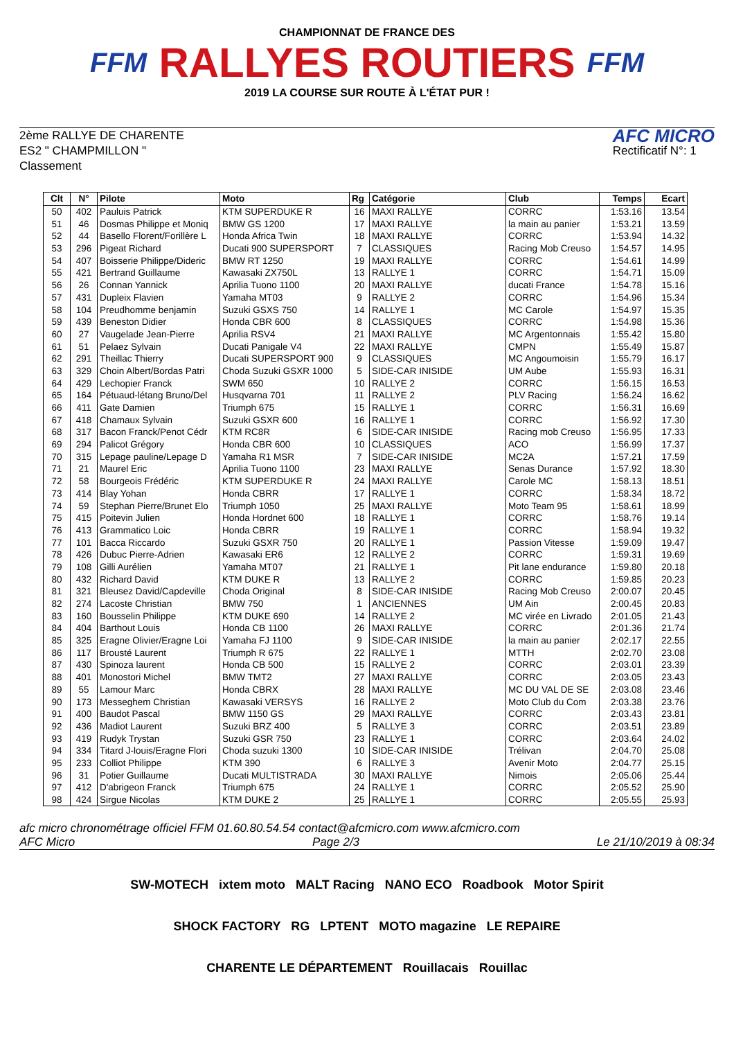FFM
CHAMPIONNAT DE FRANCE DES
RALLYES ROUTIERS
2019 LA COURSE SUR ROUTE À L'ÉTAT PUR !
FFM
2ème RALLYE DE CHARENTE
ES2 " CHAMPMILLON "
Classement
AFC MICRO
Rectificatif N°: 1
| Clt | N° | Pilote | Moto | Rg | Catégorie | Club | Temps | Ecart |
| --- | --- | --- | --- | --- | --- | --- | --- | --- |
| 50 | 402 | Pauluis Patrick | KTM SUPERDUKE R | 16 | MAXI RALLYE | CORRC | 1:53.16 | 13.54 |
| 51 | 46 | Dosmas Philippe et Moniq | BMW GS 1200 | 17 | MAXI RALLYE | la main au panier | 1:53.21 | 13.59 |
| 52 | 44 | Basello Florent/Forillère L | Honda Africa Twin | 18 | MAXI RALLYE | CORRC | 1:53.94 | 14.32 |
| 53 | 296 | Pigeat Richard | Ducati 900 SUPERSPORT | 7 | CLASSIQUES | Racing Mob Creuso | 1:54.57 | 14.95 |
| 54 | 407 | Boisserie Philippe/Dideric | BMW RT 1250 | 19 | MAXI RALLYE | CORRC | 1:54.61 | 14.99 |
| 55 | 421 | Bertrand Guillaume | Kawasaki ZX750L | 13 | RALLYE 1 | CORRC | 1:54.71 | 15.09 |
| 56 | 26 | Connan Yannick | Aprilia Tuono 1100 | 20 | MAXI RALLYE | ducati France | 1:54.78 | 15.16 |
| 57 | 431 | Dupleix Flavien | Yamaha MT03 | 9 | RALLYE 2 | CORRC | 1:54.96 | 15.34 |
| 58 | 104 | Preudhomme benjamin | Suzuki GSXS 750 | 14 | RALLYE 1 | MC Carole | 1:54.97 | 15.35 |
| 59 | 439 | Beneston Didier | Honda CBR 600 | 8 | CLASSIQUES | CORRC | 1:54.98 | 15.36 |
| 60 | 27 | Vaugelade Jean-Pierre | Aprilia RSV4 | 21 | MAXI RALLYE | MC Argentonnais | 1:55.42 | 15.80 |
| 61 | 51 | Pelaez Sylvain | Ducati Panigale V4 | 22 | MAXI RALLYE | CMPN | 1:55.49 | 15.87 |
| 62 | 291 | Theillac Thierry | Ducati SUPERSPORT 900 | 9 | CLASSIQUES | MC Angoumoisin | 1:55.79 | 16.17 |
| 63 | 329 | Choin Albert/Bordas Patri | Choda Suzuki GSXR 1000 | 5 | SIDE-CAR INISIDE | UM Aube | 1:55.93 | 16.31 |
| 64 | 429 | Lechopier Franck | SWM 650 | 10 | RALLYE 2 | CORRC | 1:56.15 | 16.53 |
| 65 | 164 | Pétuaud-létang Bruno/Del | Husqvarna 701 | 11 | RALLYE 2 | PLV Racing | 1:56.24 | 16.62 |
| 66 | 411 | Gate Damien | Triumph 675 | 15 | RALLYE 1 | CORRC | 1:56.31 | 16.69 |
| 67 | 418 | Chamaux Sylvain | Suzuki GSXR 600 | 16 | RALLYE 1 | CORRC | 1:56.92 | 17.30 |
| 68 | 317 | Bacon Franck/Penot Cédr | KTM RC8R | 6 | SIDE-CAR INISIDE | Racing mob Creuso | 1:56.95 | 17.33 |
| 69 | 294 | Palicot Grégory | Honda CBR 600 | 10 | CLASSIQUES | ACO | 1:56.99 | 17.37 |
| 70 | 315 | Lepage pauline/Lepage D | Yamaha R1 MSR | 7 | SIDE-CAR INISIDE | MC2A | 1:57.21 | 17.59 |
| 71 | 21 | Maurel Eric | Aprilia Tuono 1100 | 23 | MAXI RALLYE | Senas Durance | 1:57.92 | 18.30 |
| 72 | 58 | Bourgeois Frédéric | KTM SUPERDUKE R | 24 | MAXI RALLYE | Carole MC | 1:58.13 | 18.51 |
| 73 | 414 | Blay Yohan | Honda CBRR | 17 | RALLYE 1 | CORRC | 1:58.34 | 18.72 |
| 74 | 59 | Stephan Pierre/Brunet Elo | Triumph 1050 | 25 | MAXI RALLYE | Moto Team 95 | 1:58.61 | 18.99 |
| 75 | 415 | Poitevin Julien | Honda Hordnet 600 | 18 | RALLYE 1 | CORRC | 1:58.76 | 19.14 |
| 76 | 413 | Grammatico Loic | Honda CBRR | 19 | RALLYE 1 | CORRC | 1:58.94 | 19.32 |
| 77 | 101 | Bacca Riccardo | Suzuki GSXR 750 | 20 | RALLYE 1 | Passion Vitesse | 1:59.09 | 19.47 |
| 78 | 426 | Dubuc Pierre-Adrien | Kawasaki ER6 | 12 | RALLYE 2 | CORRC | 1:59.31 | 19.69 |
| 79 | 108 | Gilli Aurélien | Yamaha MT07 | 21 | RALLYE 1 | Pit lane endurance | 1:59.80 | 20.18 |
| 80 | 432 | Richard David | KTM DUKE R | 13 | RALLYE 2 | CORRC | 1:59.85 | 20.23 |
| 81 | 321 | Bleusez David/Capdeville | Choda Original | 8 | SIDE-CAR INISIDE | Racing Mob Creuso | 2:00.07 | 20.45 |
| 82 | 274 | Lacoste Christian | BMW 750 | 1 | ANCIENNES | UM Ain | 2:00.45 | 20.83 |
| 83 | 160 | Bousselin Philippe | KTM DUKE 690 | 14 | RALLYE 2 | MC virée en Livrado | 2:01.05 | 21.43 |
| 84 | 404 | Barthout Louis | Honda CB 1100 | 26 | MAXI RALLYE | CORRC | 2:01.36 | 21.74 |
| 85 | 325 | Eragne Olivier/Eragne Loi | Yamaha FJ 1100 | 9 | SIDE-CAR INISIDE | la main au panier | 2:02.17 | 22.55 |
| 86 | 117 | Brousté Laurent | Triumph R 675 | 22 | RALLYE 1 | MTTH | 2:02.70 | 23.08 |
| 87 | 430 | Spinoza laurent | Honda CB 500 | 15 | RALLYE 2 | CORRC | 2:03.01 | 23.39 |
| 88 | 401 | Monostori Michel | BMW TMT2 | 27 | MAXI RALLYE | CORRC | 2:03.05 | 23.43 |
| 89 | 55 | Lamour Marc | Honda CBRX | 28 | MAXI RALLYE | MC DU VAL DE SE | 2:03.08 | 23.46 |
| 90 | 173 | Messeghem Christian | Kawasaki VERSYS | 16 | RALLYE 2 | Moto Club du Com | 2:03.38 | 23.76 |
| 91 | 400 | Baudot Pascal | BMW 1150 GS | 29 | MAXI RALLYE | CORRC | 2:03.43 | 23.81 |
| 92 | 436 | Madiot Laurent | Suzuki BRZ 400 | 5 | RALLYE 3 | CORRC | 2:03.51 | 23.89 |
| 93 | 419 | Rudyk Trystan | Suzuki GSR 750 | 23 | RALLYE 1 | CORRC | 2:03.64 | 24.02 |
| 94 | 334 | Titard J-louis/Eragne Flori | Choda suzuki 1300 | 10 | SIDE-CAR INISIDE | Trélivan | 2:04.70 | 25.08 |
| 95 | 233 | Colliot Philippe | KTM 390 | 6 | RALLYE 3 | Avenir Moto | 2:04.77 | 25.15 |
| 96 | 31 | Potier Guillaume | Ducati MULTISTRADA | 30 | MAXI RALLYE | Nimois | 2:05.06 | 25.44 |
| 97 | 412 | D'abrigeon Franck | Triumph 675 | 24 | RALLYE 1 | CORRC | 2:05.52 | 25.90 |
| 98 | 424 | Sirgue Nicolas | KTM DUKE 2 | 25 | RALLYE 1 | CORRC | 2:05.55 | 25.93 |
afc micro chronométrage officiel FFM 01.60.80.54.54 contact@afcmicro.com www.afcmicro.com
AFC Micro Page 2/3 Le 21/10/2019 à 08:34
SW-MOTECH ixtem moto MALT Racing NANO ECO Roadbook Motor Spirit
SHOCK FACTORY RG LPTENT MOTO magazine LE REPAIRE
CHARENTE LE DÉPARTEMENT Rouillacais Rouillac